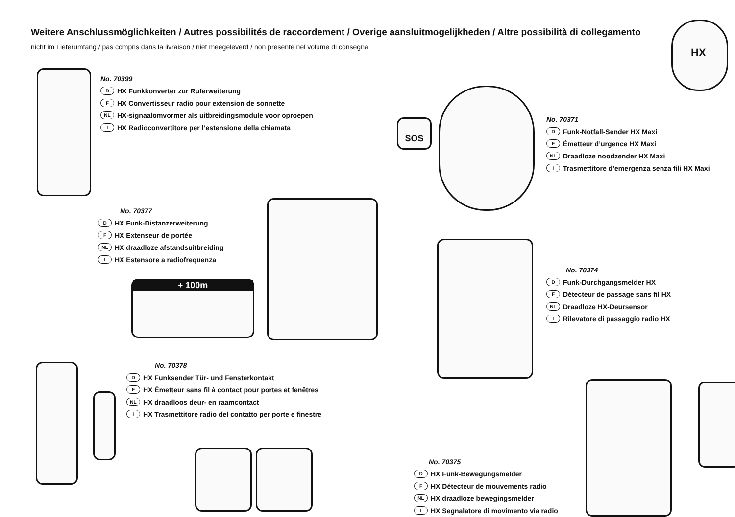Weitere Anschlussmöglichkeiten / Autres possibilités de raccordement / Overige aansluitmogelijkheden / Altre possibilità di collegamento
nicht im Lieferumfang / pas compris dans la livraison / niet meegeleverd / non presente nel volume di consegna
HX
No. 70399
D HX Funkkonverter zur Ruferweiterung
F HX Convertisseur radio pour extension de sonnette
NL HX-signaalomvormer als uitbreidingsmodule voor oproepen
I HX Radioconvertitore per l’estensione della chiamata
SOS
No. 70371
D Funk-Notfall-Sender HX Maxi
F Émetteur d’urgence HX Maxi
NL Draadloze noodzender HX Maxi
I Trasmettitore d’emergenza senza fili HX Maxi
No. 70377
D HX Funk-Distanzerweiterung
F HX Extenseur de portée
NL HX draadloze afstandsuitbreiding
I HX Estensore a radiofrequenza
+ 100m
No. 70374
D Funk-Durchgangsmelder HX
F Détecteur de passage sans fil HX
NL Draadloze HX-Deursensor
I Rilevatore di passaggio radio HX
No. 70378
D HX Funksender Tür- und Fensterkontakt
F HX Émetteur sans fil à contact pour portes et fenêtres
NL HX draadloos deur- en raamcontact
I HX Trasmettitore radio del contatto per porte e finestre
No. 70375
D HX Funk-Bewegungsmelder
F HX Détecteur de mouvements radio
NL HX draadloze bewegingsmelder
I HX Segnalatore di movimento via radio